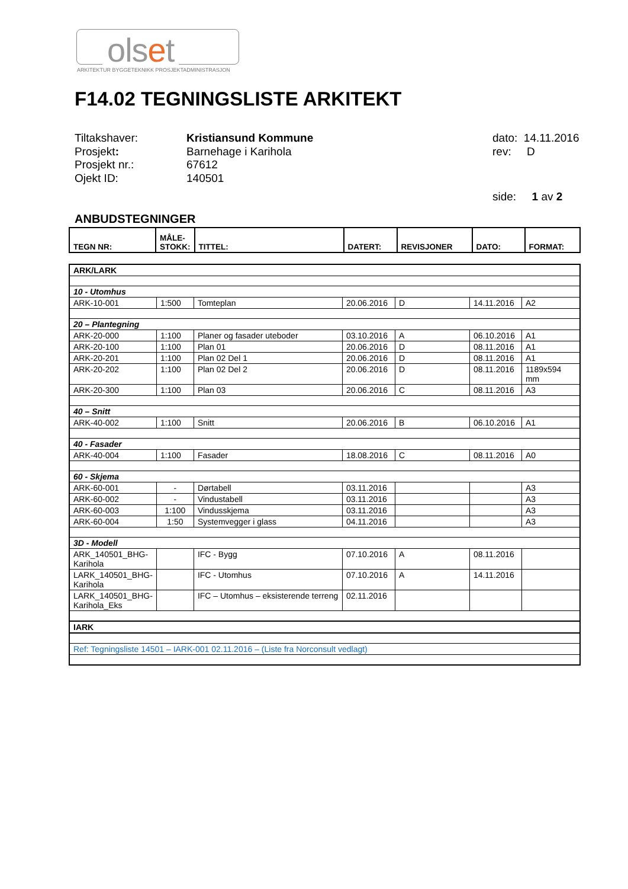olset
ARKITEKTUR BYGGETEKNIKK PROSJEKTADMINISTRASJON
F14.02 TEGNINGSLISTE ARKITEKT
| Tiltakshaver: | Kristiansund Kommune |
| Prosjekt : | Barnehage i Karihola |
| Prosjekt nr.: | 67612 |
| Ojekt ID: | 140501 |
dato: 14.11.2016
rev: D
side: 1 av 2
ANBUDSTEGNINGER
| TEGN NR: | MÅLE- STOKK: | TITTEL: | DATERT: | REVISJONER | DATO: | FORMAT: |
| --- | --- | --- | --- | --- | --- | --- |
| ARK/LARK | | | | | | |
| 10 - Utomhus | | | | | | |
| ARK-10-001 | 1:500 | Tomteplan | 20.06.2016 | D | 14.11.2016 | A2 |
| 20 – Plantegning | | | | | | |
| ARK-20-000 | 1:100 | Planer og fasader uteboder | 03.10.2016 | A | 06.10.2016 | A1 |
| ARK-20-100 | 1:100 | Plan 01 | 20.06.2016 | D | 08.11.2016 | A1 |
| ARK-20-201 | 1:100 | Plan 02 Del 1 | 20.06.2016 | D | 08.11.2016 | A1 |
| ARK-20-202 | 1:100 | Plan 02 Del 2 | 20.06.2016 | D | 08.11.2016 | 1189x594 mm |
| ARK-20-300 | 1:100 | Plan 03 | 20.06.2016 | C | 08.11.2016 | A3 |
| 40 – Snitt | | | | | | |
| ARK-40-002 | 1:100 | Snitt | 20.06.2016 | B | 06.10.2016 | A1 |
| 40 - Fasader | | | | | | |
| ARK-40-004 | 1:100 | Fasader | 18.08.2016 | C | 08.11.2016 | A0 |
| 60 - Skjema | | | | | | |
| ARK-60-001 | - | Dørtabell | 03.11.2016 | | | A3 |
| ARK-60-002 | - | Vindustabell | 03.11.2016 | | | A3 |
| ARK-60-003 | 1:100 | Vindusskjema | 03.11.2016 | | | A3 |
| ARK-60-004 | 1:50 | Systemvegger i glass | 04.11.2016 | | | A3 |
| 3D - Modell | | | | | | |
| ARK_140501_BHG- Karihola | | IFC - Bygg | 07.10.2016 | A | 08.11.2016 | |
| LARK_140501_BHG- Karihola | | IFC - Utomhus | 07.10.2016 | A | 14.11.2016 | |
| LARK_140501_BHG- Karihola_Eks | | IFC – Utomhus – eksisterende terreng | 02.11.2016 | | | |
| IARK | | | | | | |
| Ref: Tegningsliste 14501 – IARK-001 02.11.2016 – (Liste fra Norconsult vedlagt) | | | | | | |